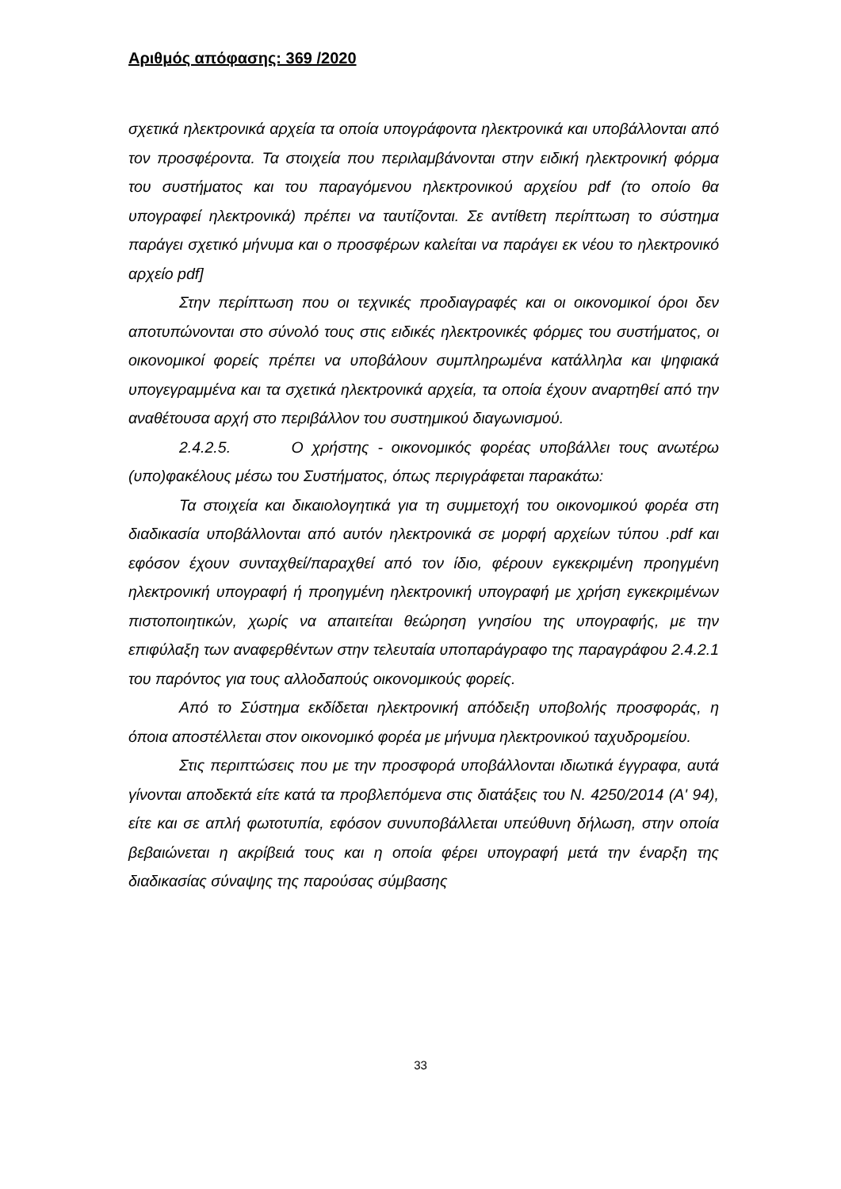Αριθμός απόφασης: 369 /2020
σχετικά ηλεκτρονικά αρχεία τα οποία υπογράφοντα ηλεκτρονικά και υποβάλλονται από τον προσφέροντα. Τα στοιχεία που περιλαμβάνονται στην ειδική ηλεκτρονική φόρμα του συστήματος και του παραγόμενου ηλεκτρονικού αρχείου pdf (το οποίο θα υπογραφεί ηλεκτρονικά) πρέπει να ταυτίζονται. Σε αντίθετη περίπτωση το σύστημα παράγει σχετικό μήνυμα και ο προσφέρων καλείται να παράγει εκ νέου το ηλεκτρονικό αρχείο pdf]
Στην περίπτωση που οι τεχνικές προδιαγραφές και οι οικονομικοί όροι δεν αποτυπώνονται στο σύνολό τους στις ειδικές ηλεκτρονικές φόρμες του συστήματος, οι οικονομικοί φορείς πρέπει να υποβάλουν συμπληρωμένα κατάλληλα και ψηφιακά υπογεγραμμένα και τα σχετικά ηλεκτρονικά αρχεία, τα οποία έχουν αναρτηθεί από την αναθέτουσα αρχή στο περιβάλλον του συστημικού διαγωνισμού.
2.4.2.5. Ο χρήστης - οικονομικός φορέας υποβάλλει τους ανωτέρω (υπο)φακέλους μέσω του Συστήματος, όπως περιγράφεται παρακάτω:
Τα στοιχεία και δικαιολογητικά για τη συμμετοχή του οικονομικού φορέα στη διαδικασία υποβάλλονται από αυτόν ηλεκτρονικά σε μορφή αρχείων τύπου .pdf και εφόσον έχουν συνταχθεί/παραχθεί από τον ίδιο, φέρουν εγκεκριμένη προηγμένη ηλεκτρονική υπογραφή ή προηγμένη ηλεκτρονική υπογραφή με χρήση εγκεκριμένων πιστοποιητικών, χωρίς να απαιτείται θεώρηση γνησίου της υπογραφής, με την επιφύλαξη των αναφερθέντων στην τελευταία υποπαράγραφο της παραγράφου 2.4.2.1 του παρόντος για τους αλλοδαπούς οικονομικούς φορείς.
Από το Σύστημα εκδίδεται ηλεκτρονική απόδειξη υποβολής προσφοράς, η όποια αποστέλλεται στον οικονομικό φορέα με μήνυμα ηλεκτρονικού ταχυδρομείου.
Στις περιπτώσεις που με την προσφορά υποβάλλονται ιδιωτικά έγγραφα, αυτά γίνονται αποδεκτά είτε κατά τα προβλεπόμενα στις διατάξεις του Ν. 4250/2014 (Α' 94), είτε και σε απλή φωτοτυπία, εφόσον συνυποβάλλεται υπεύθυνη δήλωση, στην οποία βεβαιώνεται η ακρίβειά τους και η οποία φέρει υπογραφή μετά την έναρξη της διαδικασίας σύναψης της παρούσας σύμβασης
33